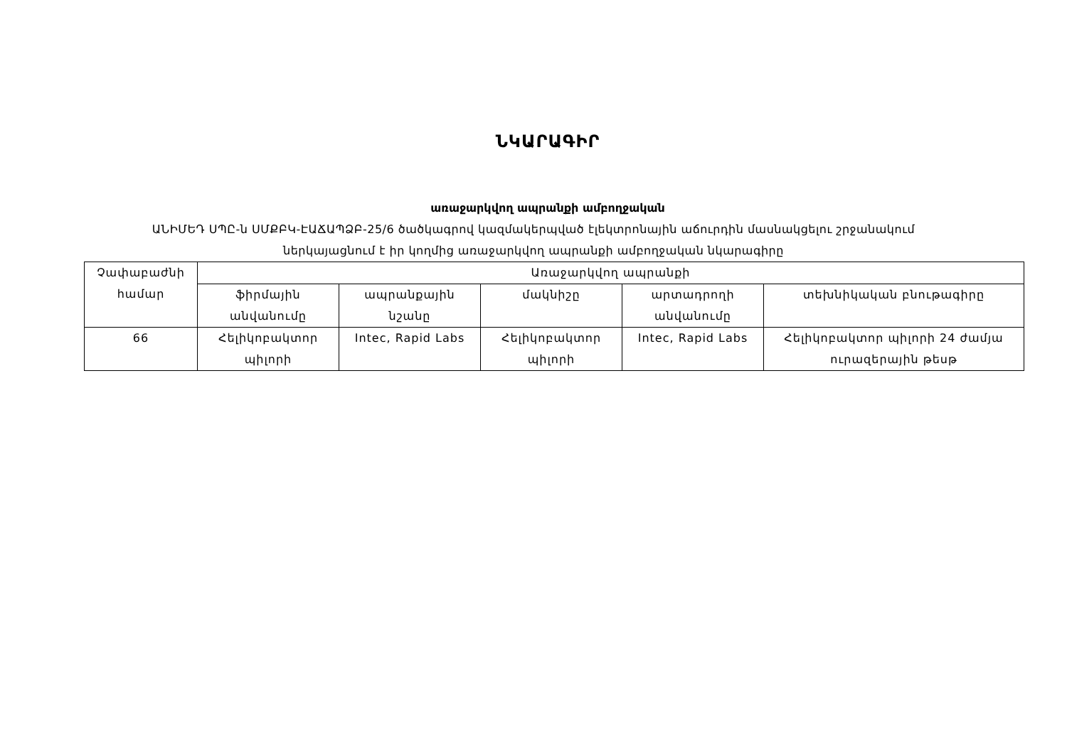ՆԿԱՐԱԳԻՐ
առաջարկվող ապրանքի ամբողջական
ԱՆԻՄԵԴ ՍՊԸ-ն ՍՄՔԲԿ-ԷԱՃԱՊՁԲ-25/6 ծածկագրով կազմակերպված էլեկտրոնային աճուրդին մասնակցելու շրջանակում
ներկայացնում է իր կողմից առաջարկվող ապրանքի ամբողջական նկարագիրը
| Չափաբաժնի համար | Առաջարկվող ապրանքի | | | | |
| --- | --- | --- | --- | --- | --- |
| | ֆիրմային անվանումը | ապրանքային նշանը | մակնիշը | արտադրողի անվանումը | տեխնիկական բնութագիրը |
| 66 | Հելիկոբակտոր պիլորի | Intec, Rapid Labs | Հելիկոբակտոր պիլորի | Intec, Rapid Labs | Հելիկոբակտոր պիլորի 24 ժամյա ուրազերային թեսթ |